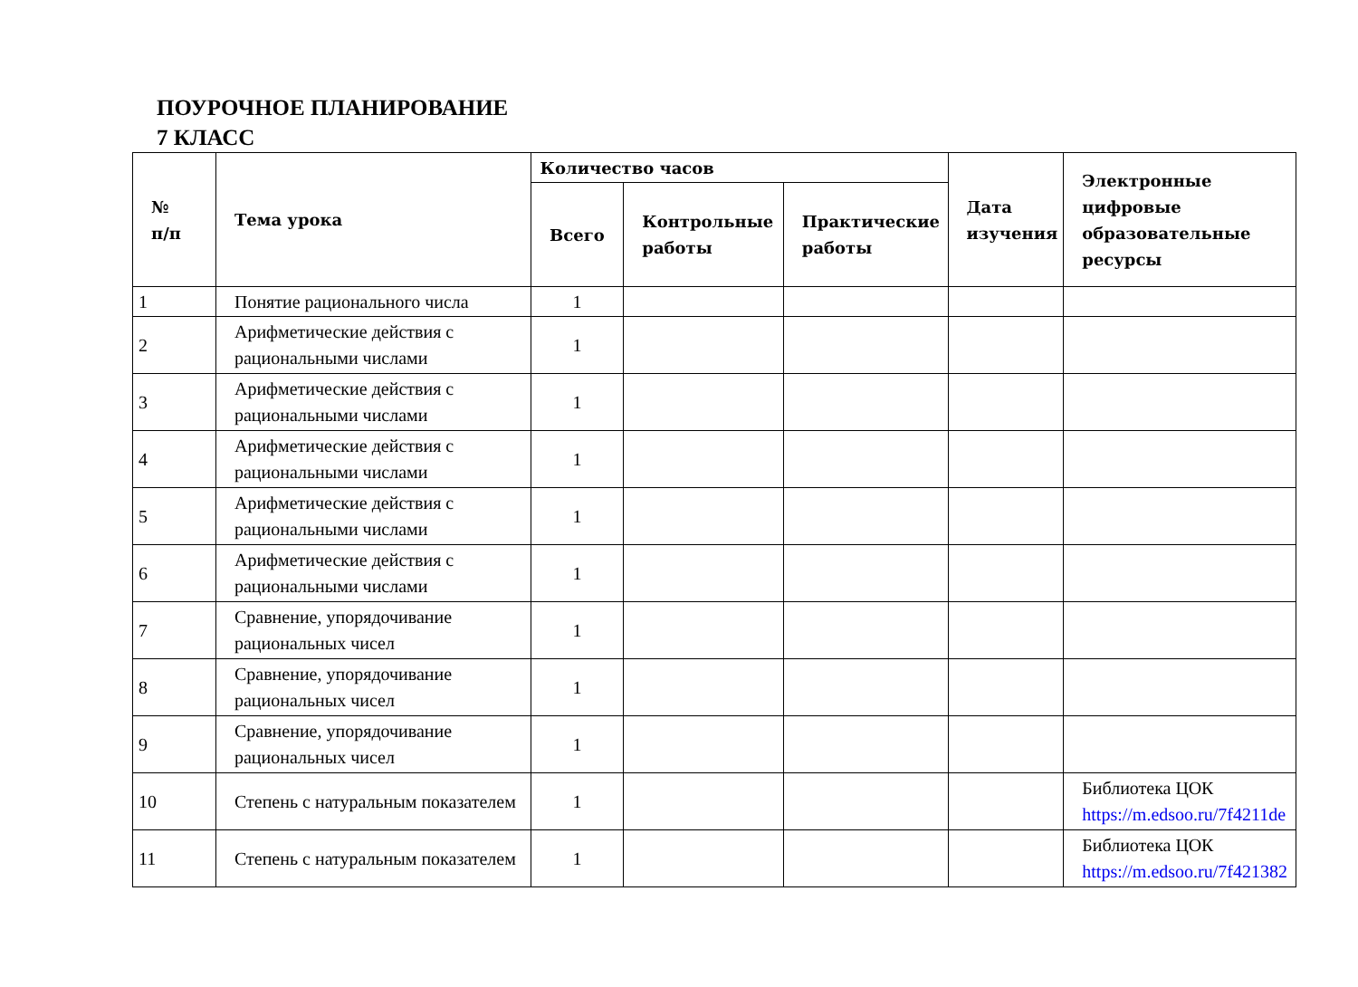ПОУРОЧНОЕ ПЛАНИРОВАНИЕ
7 КЛАСС
| № п/п | Тема урока | Количество часов | | | Дата изучения | Электронные цифровые образовательные ресурсы |
| --- | --- | --- | --- | --- | --- | --- |
| | | Всего | Контрольные работы | Практические работы | | |
| 1 | Понятие рационального числа | 1 | | | | |
| 2 | Арифметические действия с рациональными числами | 1 | | | | |
| 3 | Арифметические действия с рациональными числами | 1 | | | | |
| 4 | Арифметические действия с рациональными числами | 1 | | | | |
| 5 | Арифметические действия с рациональными числами | 1 | | | | |
| 6 | Арифметические действия с рациональными числами | 1 | | | | |
| 7 | Сравнение, упорядочивание рациональных чисел | 1 | | | | |
| 8 | Сравнение, упорядочивание рациональных чисел | 1 | | | | |
| 9 | Сравнение, упорядочивание рациональных чисел | 1 | | | | |
| 10 | Степень с натуральным показателем | 1 | | | | Библиотека ЦОК https://m.edsoo.ru/7f4211de |
| 11 | Степень с натуральным показателем | 1 | | | | Библиотека ЦОК https://m.edsoo.ru/7f421382 |